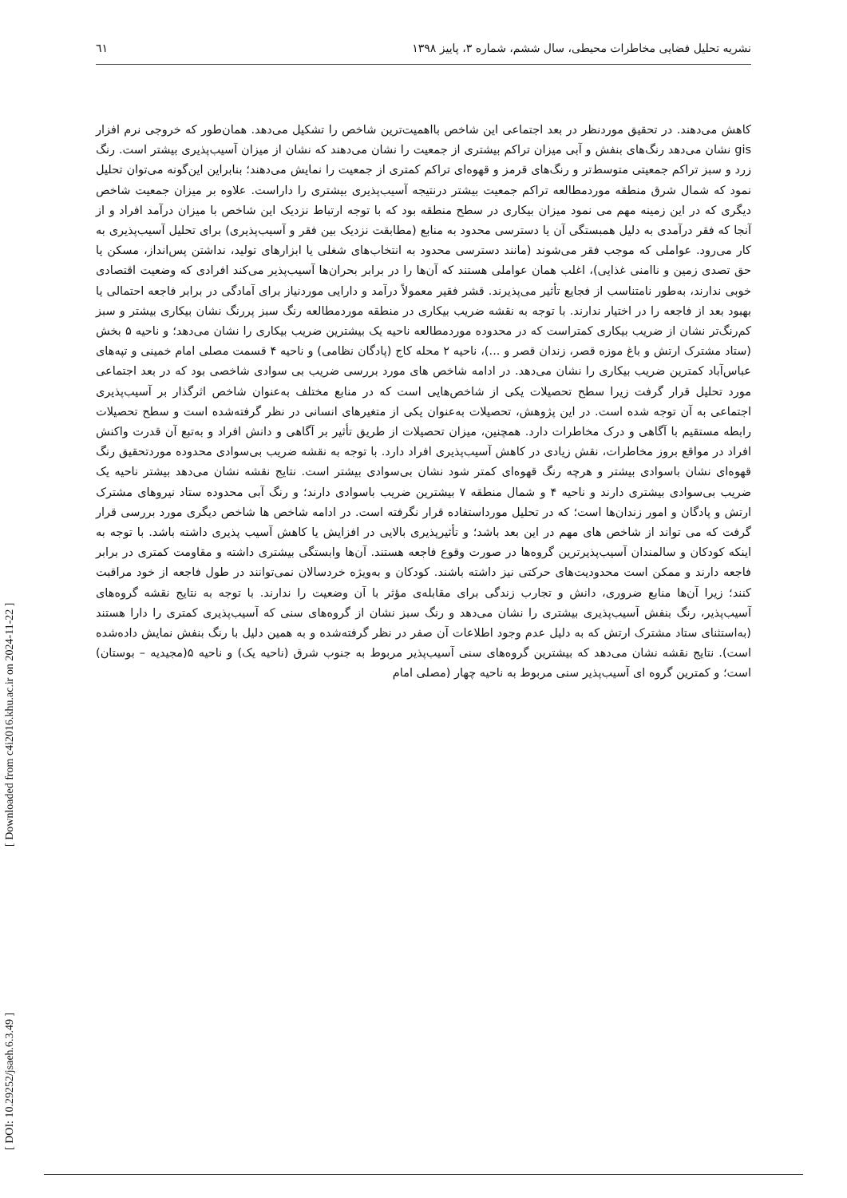نشریه تحلیل فضایی مخاطرات محیطی، سال ششم، شماره ۳، پاییز ۱۳۹۸ ٦١
کاهش می‌دهند. در تحقیق موردنظر در بعد اجتماعی این شاخص بااهمیت‌ترین شاخص را تشکیل می‌دهد. همان‌طور که خروجی نرم افزار gis نشان می‌دهد رنگ‌های بنفش و آبی میزان تراکم بیشتری از جمعیت را نشان می‌دهند که نشان از میزان آسیب‌پذیری بیشتر است. رنگ زرد و سبز تراکم جمعیتی متوسط‌تر و رنگ‌های قرمز و قهوه‌ای تراکم کمتری از جمعیت را نمایش می‌دهند؛ بنابراین این‌گونه می‌توان تحلیل نمود که شمال شرق منطقه موردمطالعه تراکم جمعیت بیشتر درنتیجه آسیب‌پذیری بیشتری را داراست. علاوه بر میزان جمعیت شاخص دیگری که در این زمینه مهم می نمود میزان بیکاری در سطح منطقه بود که با توجه ارتباط نزدیک این شاخص با میزان درآمد افراد و از آنجا که فقر درآمدی به دلیل همبستگی آن یا دسترسی محدود به منابع (مطابقت نزدیک بین فقر و آسیب‌پذیری) برای تحلیل آسیب‌پذیری به کار می‌رود. عواملی که موجب فقر می‌شوند (مانند دسترسی محدود به انتخاب‌های شغلی یا ابزارهای تولید، نداشتن پس‌انداز، مسکن یا حق تصدی زمین و ناامنی غذایی)، اغلب همان عواملی هستند که آن‌ها را در برابر بحران‌ها آسیب‌پذیر می‌کند افرادی که وضعیت اقتصادی خوبی ندارند، به‌طور نامتناسب از فجایع تأثیر می‌پذیرند. قشر فقیر معمولاً درآمد و دارایی موردنیاز برای آمادگی در برابر فاجعه احتمالی یا بهبود بعد از فاجعه را در اختیار ندارند. با توجه به نقشه ضریب بیکاری در منطقه موردمطالعه رنگ سبز پررنگ نشان بیکاری بیشتر و سبز کم‌رنگ‌تر نشان از ضریب بیکاری کمتراست که در محدوده موردمطالعه ناحیه یک بیشترین ضریب بیکاری را نشان می‌دهد؛ و ناحیه ۵ بخش (ستاد مشترک ارتش و باغ موزه قصر، زندان قصر و ...)، ناحیه ۲ محله کاج (پادگان نظامی) و ناحیه ۴ قسمت مصلی امام خمینی و تپه‌های عباس‌آباد کمترین ضریب بیکاری را نشان می‌دهد. در ادامه شاخص های مورد بررسی ضریب بی سوادی شاخصی بود که در بعد اجتماعی مورد تحلیل قرار گرفت زیرا سطح تحصیلات یکی از شاخص‌هایی است که در منابع مختلف به‌عنوان شاخص اثرگذار بر آسیب‌پذیری اجتماعی به آن توجه شده است. در این پژوهش، تحصیلات به‌عنوان یکی از متغیرهای انسانی در نظر گرفته‌شده است و سطح تحصیلات رابطه مستقیم با آگاهی و درک مخاطرات دارد. همچنین، میزان تحصیلات از طریق تأثیر بر آگاهی و دانش افراد و به‌تبع آن قدرت واکنش افراد در مواقع بروز مخاطرات، نقش زیادی در کاهش آسیب‌پذیری افراد دارد. با توجه به نقشه ضریب بی‌سوادی محدوده موردتحقیق رنگ قهوه‌ای نشان باسوادی بیشتر و هرچه رنگ قهوه‌ای کمتر شود نشان بی‌سوادی بیشتر است. نتایج نقشه نشان می‌دهد بیشتر ناحیه یک ضریب بی‌سوادی بیشتری دارند و ناحیه ۴ و شمال منطقه ۷ بیشترین ضریب باسوادی دارند؛ و رنگ آبی محدوده ستاد نیروهای مشترک ارتش و پادگان و امور زندان‌ها است؛ که در تحلیل مورداستفاده قرار نگرفته است. در ادامه شاخص ها شاخص دیگری مورد بررسی قرار گرفت که می تواند از شاخص های مهم در این بعد باشد؛ و تأثیرپذیری بالایی در افزایش یا کاهش آسیب پذیری داشته باشد. با توجه به اینکه کودکان و سالمندان آسیب‌پذیرترین گروه‌ها در صورت وقوع فاجعه هستند. آن‌ها وابستگی بیشتری داشته و مقاومت کمتری در برابر فاجعه دارند و ممکن است محدودیت‌های حرکتی نیز داشته باشند. کودکان و به‌ویژه خردسالان نمی‌توانند در طول فاجعه از خود مراقبت کنند؛ زیرا آن‌ها منابع ضروری، دانش و تجارب زندگی برای مقابله‌ی مؤثر با آن وضعیت را ندارند. با توجه به نتایج نقشه گروه‌های آسیب‌پذیر، رنگ بنفش آسیب‌پذیری بیشتری را نشان می‌دهد و رنگ سبز نشان از گروه‌های سنی که آسیب‌پذیری کمتری را دارا هستند (به‌استثنای ستاد مشترک ارتش که به دلیل عدم وجود اطلاعات آن صفر در نظر گرفته‌شده و به همین دلیل با رنگ بنفش نمایش داده‌شده است). نتایج نقشه نشان می‌دهد که بیشترین گروه‌های سنی آسیب‌پذیر مربوط به جنوب شرق (ناحیه یک) و ناحیه ۵(مجیدیه – بوستان) است؛ و کمترین گروه ای آسیب‌پذیر سنی مربوط به ناحیه چهار (مصلی امام
[ Downloaded from c4i2016.khu.ac.ir on 2024-11-22 ]
[ DOI: 10.29252/jsaeh.6.3.49 ]